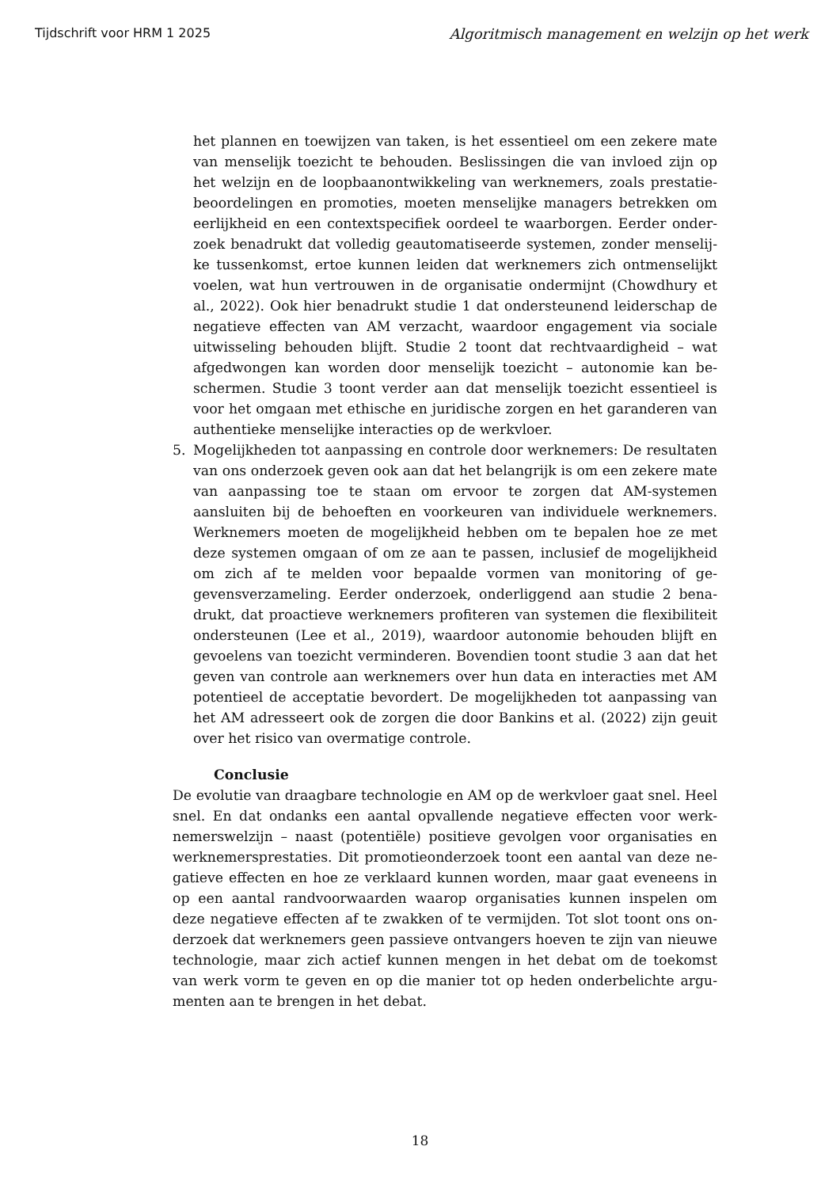Tijdschrift voor HRM 1 2025 Algoritmisch management en welzijn op het werk
het plannen en toewijzen van taken, is het essentieel om een zekere mate van menselijk toezicht te behouden. Beslissingen die van invloed zijn op het welzijn en de loopbaanontwikkeling van werknemers, zoals prestatie­beoordelingen en promoties, moeten menselijke managers betrekken om eerlijkheid en een contextspecifiek oordeel te waarborgen. Eerder onder­zoek benadrukt dat volledig geautomatiseerde systemen, zonder menselij­ke tussenkomst, ertoe kunnen leiden dat werknemers zich ontmenselijkt voelen, wat hun vertrouwen in de organisatie ondermijnt (Chowdhury et al., 2022). Ook hier benadrukt studie 1 dat ondersteunend leiderschap de negatieve effecten van AM verzacht, waardoor engagement via sociale uitwisseling behouden blijft. Studie 2 toont dat rechtvaardigheid – wat afgedwongen kan worden door menselijk toezicht – autonomie kan be­schermen. Studie 3 toont verder aan dat menselijk toezicht essentieel is voor het omgaan met ethische en juridische zorgen en het garanderen van authentieke menselijke interacties op de werkvloer.
5. Mogelijkheden tot aanpassing en controle door werknemers: De resulta­ten van ons onderzoek geven ook aan dat het belangrijk is om een zekere mate van aanpassing toe te staan om ervoor te zorgen dat AM-systemen aansluiten bij de behoeften en voorkeuren van individuele werknemers. Werknemers moeten de mogelijkheid hebben om te bepalen hoe ze met deze systemen omgaan of om ze aan te passen, inclusief de mogelijk­heid om zich af te melden voor bepaalde vormen van monitoring of ge­gevensverzameling. Eerder onderzoek, onderliggend aan studie 2 bena­drukt, dat proactieve werknemers profiteren van systemen die flexibiliteit ondersteunen (Lee et al., 2019), waardoor autonomie behouden blijft en gevoelens van toezicht verminderen. Bovendien toont studie 3 aan dat het geven van controle aan werknemers over hun data en interacties met AM potentieel de acceptatie bevordert. De mogelijkheden tot aanpassing van het AM adresseert ook de zorgen die door Bankins et al. (2022) zijn geuit over het risico van overmatige controle.
Conclusie
De evolutie van draagbare technologie en AM op de werkvloer gaat snel. Heel snel. En dat ondanks een aantal opvallende negatieve effecten voor werk­nemerswelzijn – naast (potentiële) positieve gevolgen voor organisaties en werknemersprestaties. Dit promotieonderzoek toont een aantal van deze ne­gatieve effecten en hoe ze verklaard kunnen worden, maar gaat eveneens in op een aantal randvoorwaarden waarop organisaties kunnen inspelen om deze negatieve effecten af te zwakken of te vermijden. Tot slot toont ons on­derzoek dat werknemers geen passieve ontvangers hoeven te zijn van nieuwe technologie, maar zich actief kunnen mengen in het debat om de toekomst van werk vorm te geven en op die manier tot op heden onderbelichte argu­menten aan te brengen in het debat.
18